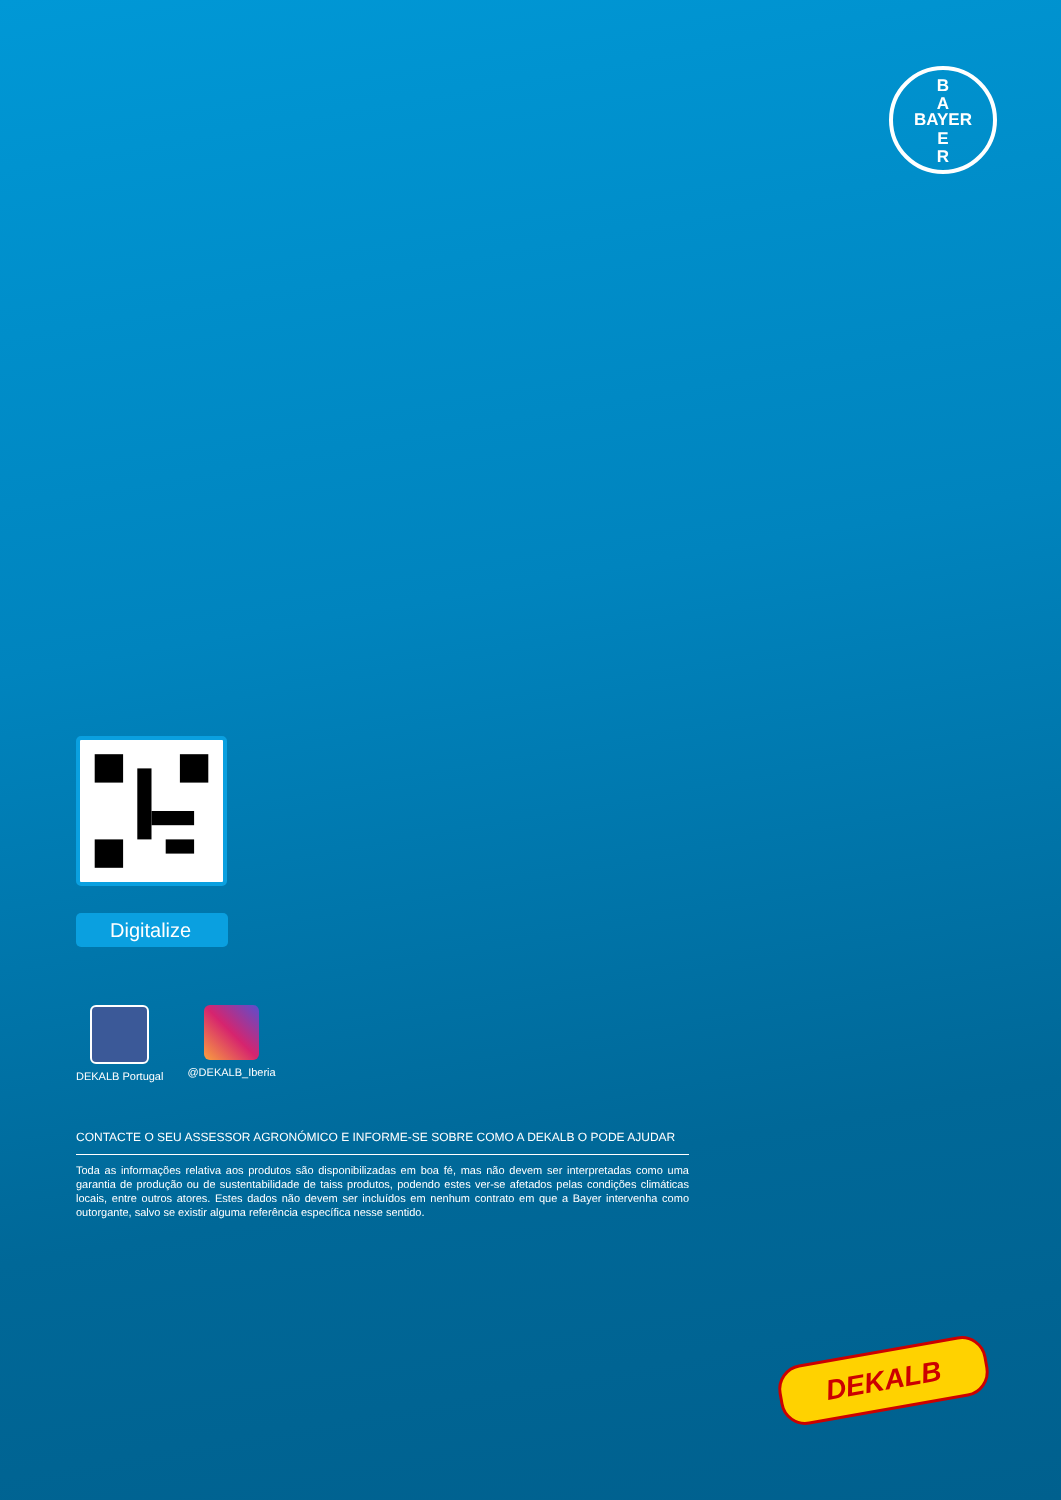B
A
BAYER
E
R
Digitalize
DEKALB Portugal @DEKALB_Iberia
CONTACTE O SEU ASSESSOR AGRONÓMICO E INFORME-SE SOBRE COMO A DEKALB O PODE AJUDAR
Toda as informações relativa aos produtos são disponibilizadas em boa fé, mas não devem ser interpretadas como uma garantia de produção ou de sustentabilidade de taiss produtos, podendo estes ver-se afetados pelas condições climáticas locais, entre outros atores. Estes dados não devem ser incluídos em nenhum contrato em que a Bayer intervenha como outorgante, salvo se existir alguma referência específica nesse sentido.
DEKALB